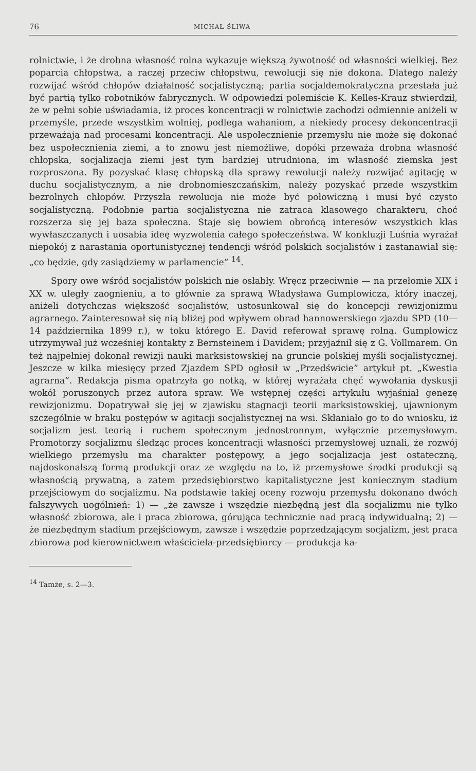76 MICHAŁ ŚLIWA
rolnictwie, i że drobna własność rolna wykazuje większą żywotność od własności wielkiej. Bez poparcia chłopstwa, a raczej przeciw chłopstwu, rewolucji się nie dokona. Dlatego należy rozwijać wśród chłopów działalność socjalistyczną; partia socjaldemokratyczna przestała już być partią tylko robotników fabrycznych. W odpowiedzi polemiście K. Kelles-Krauz stwierdził, że w pełni sobie uświadamia, iż proces koncentracji w rolnictwie zachodzi odmiennie aniżeli w przemyśle, przede wszystkim wolniej, podlega wahaniom, a niekiedy procesy dekoncentracji przeważają nad procesami koncentracji. Ale uspołecznienie przemysłu nie może się dokonać bez uspołecznienia ziemi, a to znowu jest niemożliwe, dopóki przeważa drobna własność chłopska, socjalizacja ziemi jest tym bardziej utrudniona, im własność ziemska jest rozproszona. By pozyskać klasę chłopską dla sprawy rewolucji należy rozwijać agitację w duchu socjalistycznym, a nie drobnomieszczańskim, należy pozyskać przede wszystkim bezrolnych chłopów. Przyszła rewolucja nie może być połowiczną i musi być czysto socjalistyczną. Podobnie partia socjalistyczna nie zatraca klasowego charakteru, choć rozszerza się jej baza społeczna. Staje się bowiem obrońcą interesów wszystkich klas wywłaszczanych i uosabia ideę wyzwolenia całego społeczeństwa. W konkluzji Luśnia wyrażał niepokój z narastania oportunistycznej tendencji wśród polskich socjalistów i zastanawiał się: „co będzie, gdy zasiądziemy w parlamencie” <sup>14</sup>.
Spory owe wśród socjalistów polskich nie osłabły. Wręcz przeciwnie — na przełomie XIX i XX w. uległy zaognieniu, a to głównie za sprawą Władysława Gumplowicza, który inaczej, aniżeli dotychczas większość socjalistów, ustosunkował się do koncepcji rewizjonizmu agrarnego. Zainteresował się nią bliżej pod wpływem obrad hannowerskiego zjazdu SPD (10—14 października 1899 r.), w toku którego E. David referował sprawę rolną. Gumplowicz utrzymywał już wcześniej kontakty z Bernsteinem i Davidem; przyjaźnił się z G. Vollmarem. On też najpełniej dokonał rewizji nauki marksistowskiej na gruncie polskiej myśli socjalistycznej. Jeszcze w kilka miesięcy przed Zjazdem SPD ogłosił w „Przedświcie” artykuł pt. „Kwestia agrarna”. Redakcja pisma opatrzyła go notką, w której wyrażała chęć wywołania dyskusji wokół poruszonych przez autora spraw. We wstępnej części artykułu wyjaśniał genezę rewizjonizmu. Dopatrywał się jej w zjawisku stagnacji teorii marksistowskiej, ujawnionym szczególnie w braku postępów w agitacji socjalistycznej na wsi. Skłaniało go to do wniosku, iż socjalizm jest teorią i ruchem społecznym jednostronnym, wyłącznie przemysłowym. Promotorzy socjalizmu śledząc proces koncentracji własności przemysłowej uznali, że rozwój wielkiego przemysłu ma charakter postępowy, a jego socjalizacja jest ostateczną, najdoskonalszą formą produkcji oraz ze względu na to, iż przemysłowe środki produkcji są własnością prywatną, a zatem przedsiębiorstwo kapitalistyczne jest koniecznym stadium przejściowym do socjalizmu. Na podstawie takiej oceny rozwoju przemysłu dokonano dwóch fałszywych uogólnień: 1) — „że zawsze i wszędzie niezbędną jest dla socjalizmu nie tylko własność zbiorowa, ale i praca zbiorowa, górująca technicznie nad pracą indywidualną; 2) — że niezbędnym stadium przejściowym, zawsze i wszędzie poprzedzającym socjalizm, jest praca zbiorowa pod kierownictwem właściciela-przedsiębiorcy — produkcja ka-
<sup>14</sup> Tamże, s. 2—3.